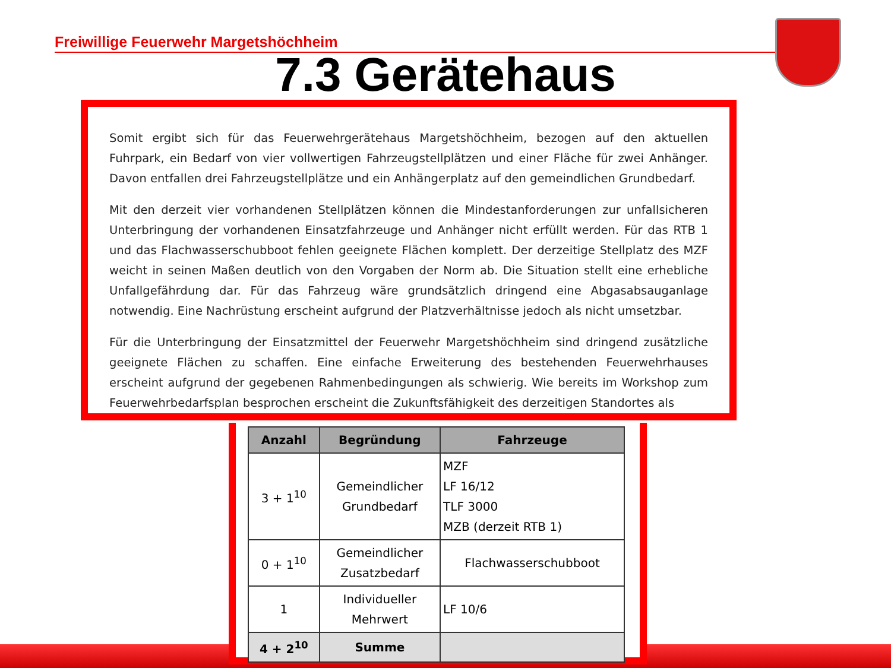Freiwillige Feuerwehr Margetshöchheim
7.3 Gerätehaus
Somit ergibt sich für das Feuerwehrgerätehaus Margetshöchheim, bezogen auf den aktuellen Fuhrpark, ein Bedarf von vier vollwertigen Fahrzeugstellplätzen und einer Fläche für zwei Anhänger. Davon entfallen drei Fahrzeugstellplätze und ein Anhängerplatz auf den gemeindlichen Grundbedarf.
Mit den derzeit vier vorhandenen Stellplätzen können die Mindestanforderungen zur unfallsicheren Unterbringung der vorhandenen Einsatzfahrzeuge und Anhänger nicht erfüllt werden. Für das RTB 1 und das Flachwasserschubboot fehlen geeignete Flächen komplett. Der derzeitige Stellplatz des MZF weicht in seinen Maßen deutlich von den Vorgaben der Norm ab. Die Situation stellt eine erhebliche Unfallgefährdung dar. Für das Fahrzeug wäre grundsätzlich dringend eine Abgasabsauganlage notwendig. Eine Nachrüstung erscheint aufgrund der Platzverhältnisse jedoch als nicht umsetzbar.
Für die Unterbringung der Einsatzmittel der Feuerwehr Margetshöchheim sind dringend zusätzliche geeignete Flächen zu schaffen. Eine einfache Erweiterung des bestehenden Feuerwehrhauses erscheint aufgrund der gegebenen Rahmenbedingungen als schwierig. Wie bereits im Workshop zum Feuerwehrbedarfsplan besprochen erscheint die Zukunftsfähigkeit des derzeitigen Standortes als
| Anzahl | Begründung | Fahrzeuge |
| --- | --- | --- |
| 3 + 1<sup>10</sup> | Gemeindlicher Grundbedarf | MZF LF 16/12 TLF 3000 MZB (derzeit RTB 1) |
| 0 + 1<sup>10</sup> | Gemeindlicher Zusatzbedarf | Flachwasserschubboot |
| 1 | Individueller Mehrwert | LF 10/6 |
| 4 + 2<sup>10</sup> | Summe | |